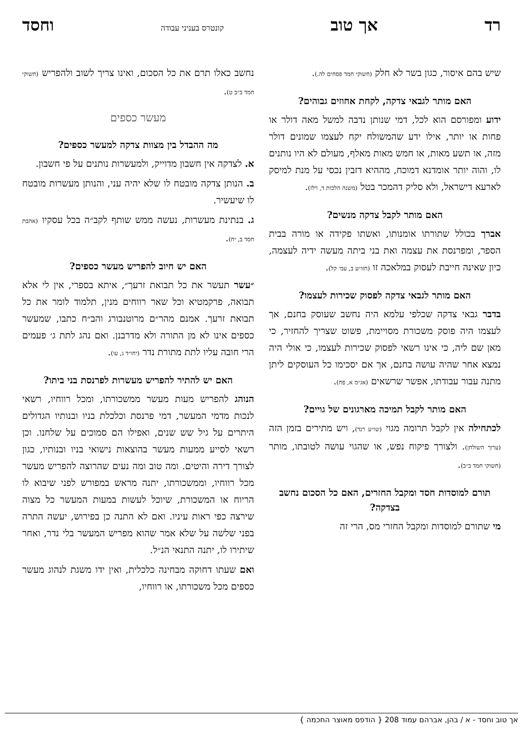רד אך טוב קונטרס בעניני עבודה וחסד
שיש בהם איסור, כגון בשר לא חלק (חשוקי חמד פסחים לה.).
האם מותר לגבאי צדקה, לקחת אחוזים גבוהים?
ידוע ומפורסם הוא לכל, דמי שנותן נדבה למשל מאה דולר או פחות או יותר, אילו ידע שהמשולח יקח לעצמו שמונים דולר מזה, או תשע מאות, או חמש מאות מאלף, מעולם לא היו נותנים לו, והוה יותר אומדנא דמוכח, מההיא דזבין נכסי על מנת למיסק לארעא דישראל, ולא סליק דהמכר בטל (משנה הלכות ד, רלז).
האם מותר לקבל צדקה מנשים?
אברך בכולל שתורתו אומנותו, ואשתו פקידה או מורה בבית הספר, ומפרנסת את עצמה ואת בני ביתה מעשה ידיה לעצמה, כיון שאינה חייבת לעסוק במלאכה זו (חזו״ע ב, עמ׳ קל).
האם מותר לגבאי צדקה לפסוק שכירות לעצמו?
בדבר גבאי צדקה שכלפי עלמא היה נחשב שעוסק בחנם, אך לעצמו היה פוסק משכורת מסויימת, פשוט שצריך להחזיר, כי מאן שם ליה, כי אינו רשאי לפסוק שכירות לעצמו, כי אולי היה נמצא אחר שהיה עושה בחנם, אך אם יסכימו כל העוסקים ליתן מתנה עבור עבודתו, אפשר שרשאים (אג״מ א, פח).
האם מותר לקבל תמיכה מארגונים של גויים?
לכתחילה אין לקבל תרומה מגוי (שו״ע רנד), ויש מתירים בזמן הזה (ערוך השולחן). ולצורך פיקוח נפש, או שהגוי עושה לטובתו, מותר (חשוקי חמד ב״ב).
תורם למוסדות חסד ומקבל החזרים, האם כל הסכום נחשב בצדקה?
מי שתורם למוסדות ומקבל החזרי מס, הרי זה
נחשב כאלו תרם את כל הסכום, ואינו צריך לשוב ולהפריש (חשוקי חמד ב״ב ט).
מעשר כספים
מה ההבדל בין מצוות צדקה למעשר כספים?
א. לצדקה אין חשבון מדוייק, ולמעשרות נותנים על פי חשבון.
ב. הנותן צדקה מובטח לו שלא יהיה עני, והנותן מעשרות מובטח לו שיעשיר.
ג. בנתינת מעשרות, נעשה ממש שותף לקב״ה בכל עסקיו (אהבת חסד ב, יח).
האם יש חיוב להפריש מעשר כספים?
״עשר תעשר את כל תבואת זרעך״, איתא בספרי, אין לי אלא תבואה, פרקמטיא וכל שאר רווחים מנין, תלמוד לומר את כל תבואת זרעך. אמנם מהר״ם מרוטנבורג והב״ח כתבו, שמעשר כספים אינו לא מן התורה ולא מדרבנן. ואם נהג לתת ג׳ פעמים הרי חובה עליו לתת מתורת נדר (יחו״ד ג, עו).
האם יש להתיר להפריש מעשרות לפרנסת בני ביתו?
הנוהג להפריש מעות מעשר ממשכורתו, ומכל רווחיו, רשאי לנכות מדמי המעשר, דמי פרנסת וכלכלת בניו ובנותיו הגדולים היתרים על גיל שש שנים, ואפילו הם סמוכים על שלחנו. וכן רשאי לסייע ממעות מעשר בהוצאות נישואי בניו ובנותיו, כגון לצורך דירה והיטים. ומה טוב ומה נעים שהרוצה להפריש מעשר מכל רווחיו, וממשכורתו, יתנה מראש במפורש לפני שיבוא לו הריוח או המשכורת, שיוכל לעשות במעות המעשר כל מצוה שירצה כפי ראות עיניו. ואם לא התנה כן בפירוש, יעשה התרה בפני שלשה על שלא אמר שהוא מפריש המעשר בלי נדר, ואחר שיתירו לו, יתנה התנאי הנ״ל.
ואם שעתו דחוקה מבחינה כלכלית, ואין ידו משגת לנהוג מעשר כספים מכל משכורתו, או רווחיו,
אך טוב וחסד - א / בהן, אברהם עמוד 208 { הודפס מאוצר החכמה }